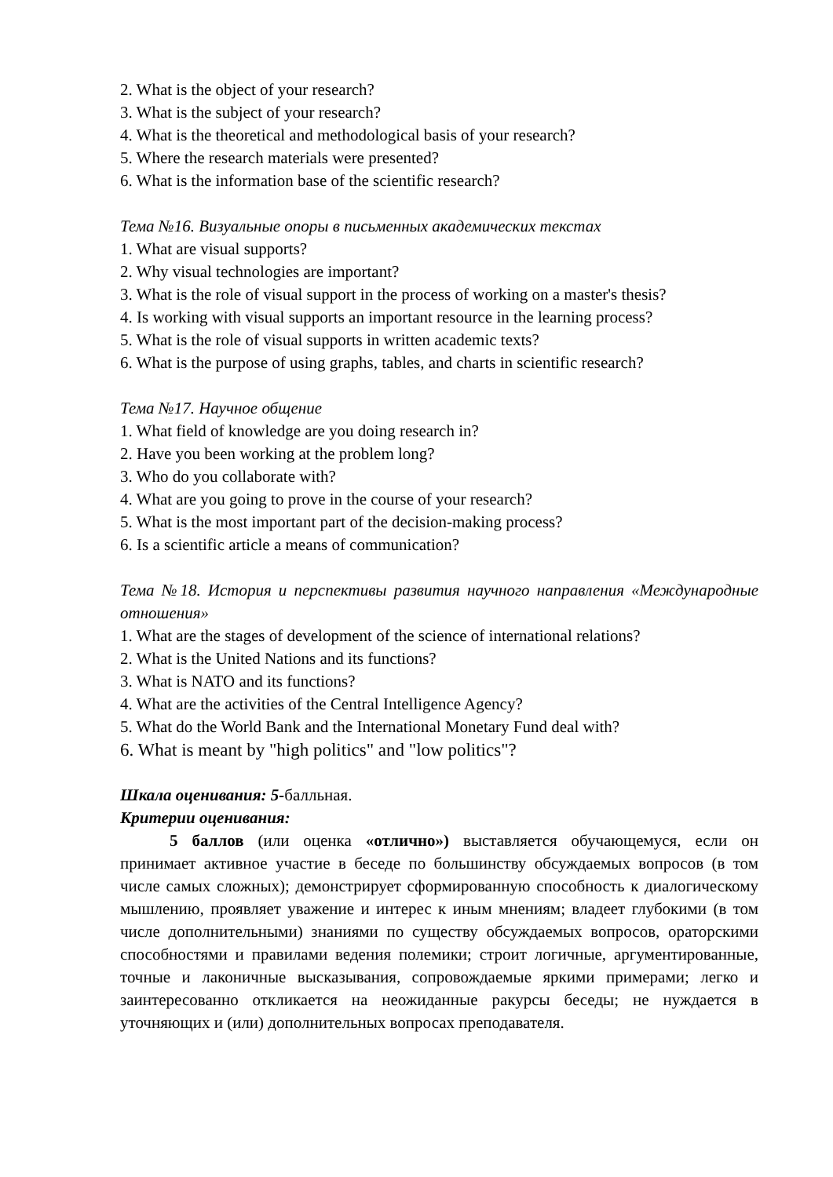2. What is the object of your research?
3. What is the subject of your research?
4. What is the theoretical and methodological basis of your research?
5. Where the research materials were presented?
6. What is the information base of the scientific research?
Тема №16. Визуальные опоры в письменных академических текстах
1. What are visual supports?
2. Why visual technologies are important?
3. What is the role of visual support in the process of working on a master's thesis?
4. Is working with visual supports an important resource in the learning process?
5. What is the role of visual supports in written academic texts?
6. What is the purpose of using graphs, tables, and charts in scientific research?
Тема №17. Научное общение
1. What field of knowledge are you doing research in?
2. Have you been working at the problem long?
3. Who do you collaborate with?
4. What are you going to prove in the course of your research?
5. What is the most important part of the decision-making process?
6. Is a scientific article a means of communication?
Тема №18. История и перспективы развития научного направления «Международные отношения»
1. What are the stages of development of the science of international relations?
2. What is the United Nations and its functions?
3. What is NATO and its functions?
4. What are the activities of the Central Intelligence Agency?
5. What do the World Bank and the International Monetary Fund deal with?
6. What is meant by "high politics" and "low politics"?
Шкала оценивания: 5-балльная.
Критерии оценивания:
5 баллов (или оценка «отлично») выставляется обучающемуся, если он принимает активное участие в беседе по большинству обсуждаемых вопросов (в том числе самых сложных); демонстрирует сформированную способность к диалогическому мышлению, проявляет уважение и интерес к иным мнениям; владеет глубокими (в том числе дополнительными) знаниями по существу обсуждаемых вопросов, ораторскими способностями и правилами ведения полемики; строит логичные, аргументированные, точные и лаконичные высказывания, сопровождаемые яркими примерами; легко и заинтересованно откликается на неожиданные ракурсы беседы; не нуждается в уточняющих и (или) дополнительных вопросах преподавателя.